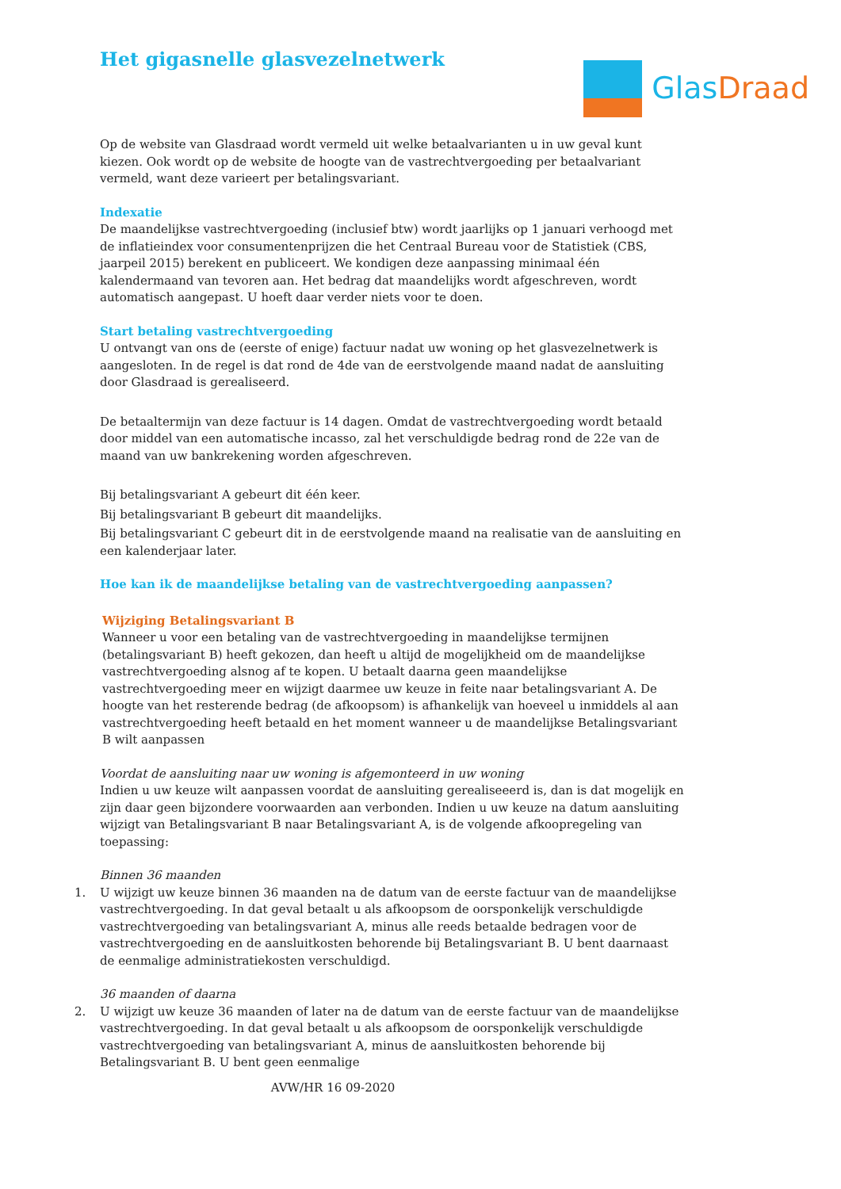Het gigasnelle glasvezelnetwerk
GlasDraad
Op de website van Glasdraad wordt vermeld uit welke betaalvarianten u in uw geval kunt kiezen. Ook wordt op de website de hoogte van de vastrechtvergoeding per betaalvariant vermeld, want deze varieert per betalingsvariant.
Indexatie
De maandelijkse vastrechtvergoeding (inclusief btw) wordt jaarlijks op 1 januari verhoogd met de inflatieindex voor consumentenprijzen die het Centraal Bureau voor de Statistiek (CBS, jaarpeil 2015) berekent en publiceert. We kondigen deze aanpassing minimaal één kalendermaand van tevoren aan. Het bedrag dat maandelijks wordt afgeschreven, wordt automatisch aangepast. U hoeft daar verder niets voor te doen.
Start betaling vastrechtvergoeding
U ontvangt van ons de (eerste of enige) factuur nadat uw woning op het glasvezelnetwerk is aangesloten. In de regel is dat rond de 4de van de eerstvolgende maand nadat de aansluiting door Glasdraad is gerealiseerd.
De betaaltermijn van deze factuur is 14 dagen. Omdat de vastrechtvergoeding wordt betaald door middel van een automatische incasso, zal het verschuldigde bedrag rond de 22e van de maand van uw bankrekening worden afgeschreven.
Bij betalingsvariant A gebeurt dit één keer.
Bij betalingsvariant B gebeurt dit maandelijks.
Bij betalingsvariant C gebeurt dit in de eerstvolgende maand na realisatie van de aansluiting en een kalenderjaar later.
Hoe kan ik de maandelijkse betaling van de vastrechtvergoeding aanpassen?
Wijziging Betalingsvariant B
Wanneer u voor een betaling van de vastrechtvergoeding in maandelijkse termijnen (betalingsvariant B) heeft gekozen, dan heeft u altijd de mogelijkheid om de maandelijkse vastrechtvergoeding alsnog af te kopen. U betaalt daarna geen maandelijkse vastrechtvergoeding meer en wijzigt daarmee uw keuze in feite naar betalingsvariant A. De hoogte van het resterende bedrag (de afkoopsom) is afhankelijk van hoeveel u inmiddels al aan vastrechtvergoeding heeft betaald en het moment wanneer u de maandelijkse Betalingsvariant B wilt aanpassen
Voordat de aansluiting naar uw woning is afgemonteerd in uw woning
Indien u uw keuze wilt aanpassen voordat de aansluiting gerealiseeerd is, dan is dat mogelijk en zijn daar geen bijzondere voorwaarden aan verbonden. Indien u uw keuze na datum aansluiting wijzigt van Betalingsvariant B naar Betalingsvariant A, is de volgende afkoopregeling van toepassing:
Binnen 36 maanden
1. U wijzigt uw keuze binnen 36 maanden na de datum van de eerste factuur van de maandelijkse vastrechtvergoeding. In dat geval betaalt u als afkoopsom de oorsponkelijk verschuldigde vastrechtvergoeding van betalingsvariant A, minus alle reeds betaalde bedragen voor de vastrechtvergoeding en de aansluitkosten behorende bij Betalingsvariant B. U bent daarnaast de eenmalige administratiekosten verschuldigd.
36 maanden of daarna
2. U wijzigt uw keuze 36 maanden of later na de datum van de eerste factuur van de maandelijkse vastrechtvergoeding. In dat geval betaalt u als afkoopsom de oorsponkelijk verschuldigde vastrechtvergoeding van betalingsvariant A, minus de aansluitkosten behorende bij Betalingsvariant B. U bent geen eenmalige
AVW/HR 16 09-2020